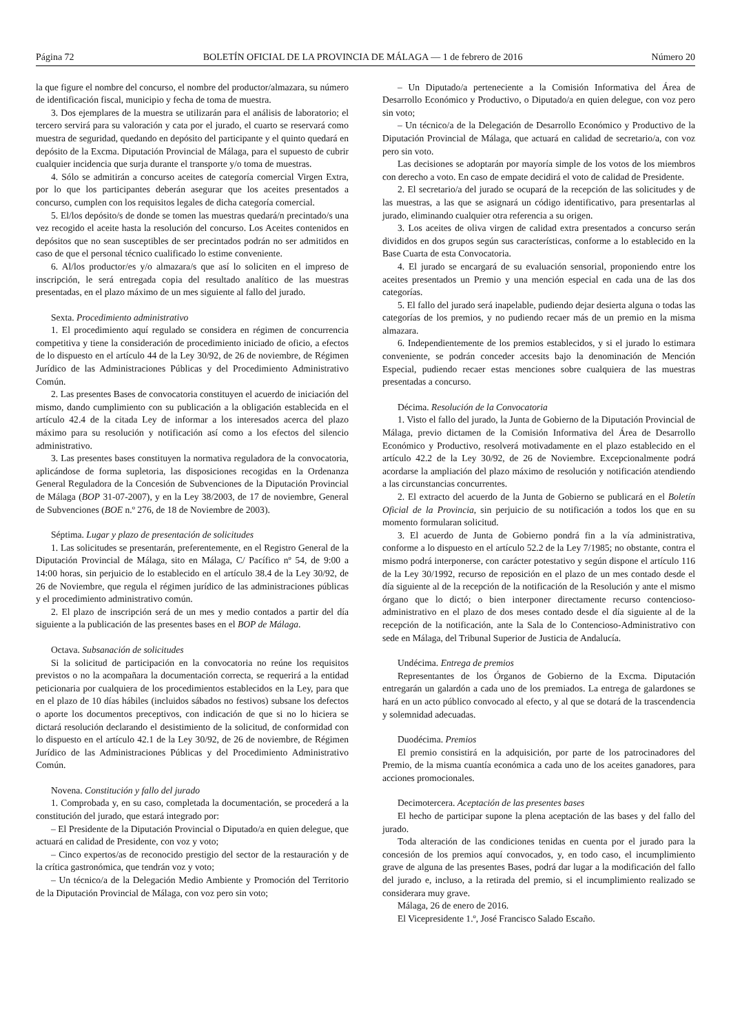Página 72 BOLETÍN OFICIAL DE LA PROVINCIA DE MÁLAGA — 1 de febrero de 2016 Número 20
la que figure el nombre del concurso, el nombre del productor/almazara, su número de identificación fiscal, municipio y fecha de toma de muestra.
3. Dos ejemplares de la muestra se utilizarán para el análisis de laboratorio; el tercero servirá para su valoración y cata por el jurado, el cuarto se reservará como muestra de seguridad, quedando en depósito del participante y el quinto quedará en depósito de la Excma. Diputación Provincial de Málaga, para el supuesto de cubrir cualquier incidencia que surja durante el transporte y/o toma de muestras.
4. Sólo se admitirán a concurso aceites de categoría comercial Virgen Extra, por lo que los participantes deberán asegurar que los aceites presentados a concurso, cumplen con los requisitos legales de dicha categoría comercial.
5. El/los depósito/s de donde se tomen las muestras quedará/n precintado/s una vez recogido el aceite hasta la resolución del concurso. Los Aceites contenidos en depósitos que no sean susceptibles de ser precintados podrán no ser admitidos en caso de que el personal técnico cualificado lo estime conveniente.
6. Al/los productor/es y/o almazara/s que así lo soliciten en el impreso de inscripción, le será entregada copia del resultado analítico de las muestras presentadas, en el plazo máximo de un mes siguiente al fallo del jurado.
Sexta. Procedimiento administrativo
1. El procedimiento aquí regulado se considera en régimen de concurrencia competitiva y tiene la consideración de procedimiento iniciado de oficio, a efectos de lo dispuesto en el artículo 44 de la Ley 30/92, de 26 de noviembre, de Régimen Jurídico de las Administraciones Públicas y del Procedimiento Administrativo Común.
2. Las presentes Bases de convocatoria constituyen el acuerdo de iniciación del mismo, dando cumplimiento con su publicación a la obligación establecida en el artículo 42.4 de la citada Ley de informar a los interesados acerca del plazo máximo para su resolución y notificación así como a los efectos del silencio administrativo.
3. Las presentes bases constituyen la normativa reguladora de la convocatoria, aplicándose de forma supletoria, las disposiciones recogidas en la Ordenanza General Reguladora de la Concesión de Subvenciones de la Diputación Provincial de Málaga (BOP 31-07-2007), y en la Ley 38/2003, de 17 de noviembre, General de Subvenciones (BOE n.º 276, de 18 de Noviembre de 2003).
Séptima. Lugar y plazo de presentación de solicitudes
1. Las solicitudes se presentarán, preferentemente, en el Registro General de la Diputación Provincial de Málaga, sito en Málaga, C/ Pacífico nº 54, de 9:00 a 14:00 horas, sin perjuicio de lo establecido en el artículo 38.4 de la Ley 30/92, de 26 de Noviembre, que regula el régimen jurídico de las administraciones públicas y el procedimiento administrativo común.
2. El plazo de inscripción será de un mes y medio contados a partir del día siguiente a la publicación de las presentes bases en el BOP de Málaga.
Octava. Subsanación de solicitudes
Si la solicitud de participación en la convocatoria no reúne los requisitos previstos o no la acompañara la documentación correcta, se requerirá a la entidad peticionaria por cualquiera de los procedimientos establecidos en la Ley, para que en el plazo de 10 días hábiles (incluidos sábados no festivos) subsane los defectos o aporte los documentos preceptivos, con indicación de que si no lo hiciera se dictará resolución declarando el desistimiento de la solicitud, de conformidad con lo dispuesto en el artículo 42.1 de la Ley 30/92, de 26 de noviembre, de Régimen Jurídico de las Administraciones Públicas y del Procedimiento Administrativo Común.
Novena. Constitución y fallo del jurado
1. Comprobada y, en su caso, completada la documentación, se procederá a la constitución del jurado, que estará integrado por:
– El Presidente de la Diputación Provincial o Diputado/a en quien delegue, que actuará en calidad de Presidente, con voz y voto;
– Cinco expertos/as de reconocido prestigio del sector de la restauración y de la crítica gastronómica, que tendrán voz y voto;
– Un técnico/a de la Delegación Medio Ambiente y Promoción del Territorio de la Diputación Provincial de Málaga, con voz pero sin voto;
– Un Diputado/a perteneciente a la Comisión Informativa del Área de Desarrollo Económico y Productivo, o Diputado/a en quien delegue, con voz pero sin voto;
– Un técnico/a de la Delegación de Desarrollo Económico y Productivo de la Diputación Provincial de Málaga, que actuará en calidad de secretario/a, con voz pero sin voto.
Las decisiones se adoptarán por mayoría simple de los votos de los miembros con derecho a voto. En caso de empate decidirá el voto de calidad de Presidente.
2. El secretario/a del jurado se ocupará de la recepción de las solicitudes y de las muestras, a las que se asignará un código identificativo, para presentarlas al jurado, eliminando cualquier otra referencia a su origen.
3. Los aceites de oliva virgen de calidad extra presentados a concurso serán divididos en dos grupos según sus características, conforme a lo establecido en la Base Cuarta de esta Convocatoria.
4. El jurado se encargará de su evaluación sensorial, proponiendo entre los aceites presentados un Premio y una mención especial en cada una de las dos categorías.
5. El fallo del jurado será inapelable, pudiendo dejar desierta alguna o todas las categorías de los premios, y no pudiendo recaer más de un premio en la misma almazara.
6. Independientemente de los premios establecidos, y si el jurado lo estimara conveniente, se podrán conceder accesits bajo la denominación de Mención Especial, pudiendo recaer estas menciones sobre cualquiera de las muestras presentadas a concurso.
Décima. Resolución de la Convocatoria
1. Visto el fallo del jurado, la Junta de Gobierno de la Diputación Provincial de Málaga, previo dictamen de la Comisión Informativa del Área de Desarrollo Económico y Productivo, resolverá motivadamente en el plazo establecido en el artículo 42.2 de la Ley 30/92, de 26 de Noviembre. Excepcionalmente podrá acordarse la ampliación del plazo máximo de resolución y notificación atendiendo a las circunstancias concurrentes.
2. El extracto del acuerdo de la Junta de Gobierno se publicará en el Boletín Oficial de la Provincia, sin perjuicio de su notificación a todos los que en su momento formularan solicitud.
3. El acuerdo de Junta de Gobierno pondrá fin a la vía administrativa, conforme a lo dispuesto en el artículo 52.2 de la Ley 7/1985; no obstante, contra el mismo podrá interponerse, con carácter potestativo y según dispone el artículo 116 de la Ley 30/1992, recurso de reposición en el plazo de un mes contado desde el día siguiente al de la recepción de la notificación de la Resolución y ante el mismo órgano que lo dictó; o bien interponer directamente recurso contencioso-administrativo en el plazo de dos meses contado desde el día siguiente al de la recepción de la notificación, ante la Sala de lo Contencioso-Administrativo con sede en Málaga, del Tribunal Superior de Justicia de Andalucía.
Undécima. Entrega de premios
Representantes de los Órganos de Gobierno de la Excma. Diputación entregarán un galardón a cada uno de los premiados. La entrega de galardones se hará en un acto público convocado al efecto, y al que se dotará de la trascendencia y solemnidad adecuadas.
Duodécima. Premios
El premio consistirá en la adquisición, por parte de los patrocinadores del Premio, de la misma cuantía económica a cada uno de los aceites ganadores, para acciones promocionales.
Decimotercera. Aceptación de las presentes bases
El hecho de participar supone la plena aceptación de las bases y del fallo del jurado.
Toda alteración de las condiciones tenidas en cuenta por el jurado para la concesión de los premios aquí convocados, y, en todo caso, el incumplimiento grave de alguna de las presentes Bases, podrá dar lugar a la modificación del fallo del jurado e, incluso, a la retirada del premio, si el incumplimiento realizado se considerara muy grave.
Málaga, 26 de enero de 2016.
El Vicepresidente 1.º, José Francisco Salado Escaño.